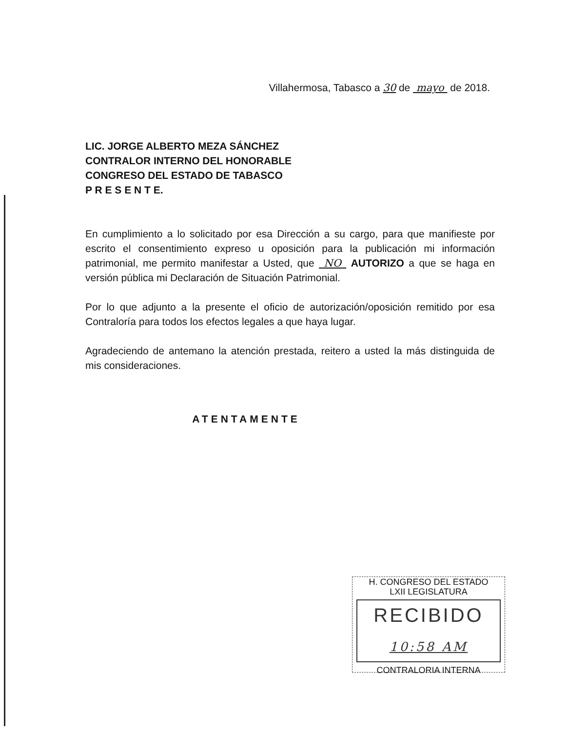Villahermosa, Tabasco a 30 de mayo de 2018.
LIC. JORGE ALBERTO MEZA SÁNCHEZ
CONTRALOR INTERNO DEL HONORABLE
CONGRESO DEL ESTADO DE TABASCO
P R E S E N T E.
En cumplimiento a lo solicitado por esa Dirección a su cargo, para que manifieste por escrito el consentimiento expreso u oposición para la publicación mi información patrimonial, me permito manifestar a Usted, que NO AUTORIZO a que se haga en versión pública mi Declaración de Situación Patrimonial.
Por lo que adjunto a la presente el oficio de autorización/oposición remitido por esa Contraloría para todos los efectos legales a que haya lugar.
Agradeciendo de antemano la atención prestada, reitero a usted la más distinguida de mis consideraciones.
ATENTAMENTE
H. CONGRESO DEL ESTADO
LXII LEGISLATURA
RECIBIDO
10:58 AM
CONTRALORIA INTERNA